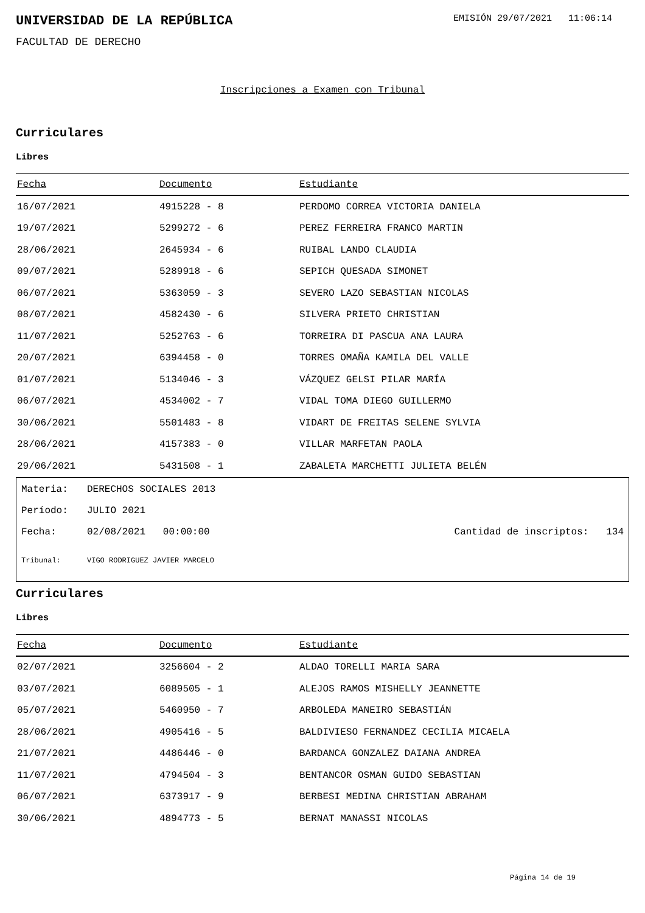UNIVERSIDAD DE LA REPÚBLICA
EMISIÓN 29/07/2021 11:06:14
FACULTAD DE DERECHO
Inscripciones a Examen con Tribunal
Curriculares
Libres
| Fecha | Documento | Estudiante |
| --- | --- | --- |
| 16/07/2021 | 4915228 - 8 | PERDOMO CORREA VICTORIA DANIELA |
| 19/07/2021 | 5299272 - 6 | PEREZ FERREIRA FRANCO MARTIN |
| 28/06/2021 | 2645934 - 6 | RUIBAL LANDO CLAUDIA |
| 09/07/2021 | 5289918 - 6 | SEPICH QUESADA SIMONET |
| 06/07/2021 | 5363059 - 3 | SEVERO LAZO SEBASTIAN NICOLAS |
| 08/07/2021 | 4582430 - 6 | SILVERA PRIETO CHRISTIAN |
| 11/07/2021 | 5252763 - 6 | TORREIRA DI PASCUA ANA LAURA |
| 20/07/2021 | 6394458 - 0 | TORRES OMAÑA KAMILA DEL VALLE |
| 01/07/2021 | 5134046 - 3 | VÁZQUEZ GELSI PILAR MARÍA |
| 06/07/2021 | 4534002 - 7 | VIDAL TOMA DIEGO GUILLERMO |
| 30/06/2021 | 5501483 - 8 | VIDART DE FREITAS SELENE SYLVIA |
| 28/06/2021 | 4157383 - 0 | VILLAR MARFETAN PAOLA |
| 29/06/2021 | 5431508 - 1 | ZABALETA MARCHETTI JULIETA BELÉN |
Materia: DERECHOS SOCIALES 2013
Período: JULIO 2021
Fecha: 02/08/2021 00:00:00 Cantidad de inscriptos: 134
Tribunal: VIGO RODRIGUEZ JAVIER MARCELO
Curriculares
Libres
| Fecha | Documento | Estudiante |
| --- | --- | --- |
| 02/07/2021 | 3256604 - 2 | ALDAO TORELLI MARIA SARA |
| 03/07/2021 | 6089505 - 1 | ALEJOS RAMOS MISHELLY JEANNETTE |
| 05/07/2021 | 5460950 - 7 | ARBOLEDA MANEIRO SEBASTIÁN |
| 28/06/2021 | 4905416 - 5 | BALDIVIESO FERNANDEZ CECILIA MICAELA |
| 21/07/2021 | 4486446 - 0 | BARDANCA GONZALEZ DAIANA ANDREA |
| 11/07/2021 | 4794504 - 3 | BENTANCOR OSMAN GUIDO SEBASTIAN |
| 06/07/2021 | 6373917 - 9 | BERBESI MEDINA CHRISTIAN ABRAHAM |
| 30/06/2021 | 4894773 - 5 | BERNAT MANASSI NICOLAS |
Página 14 de 19